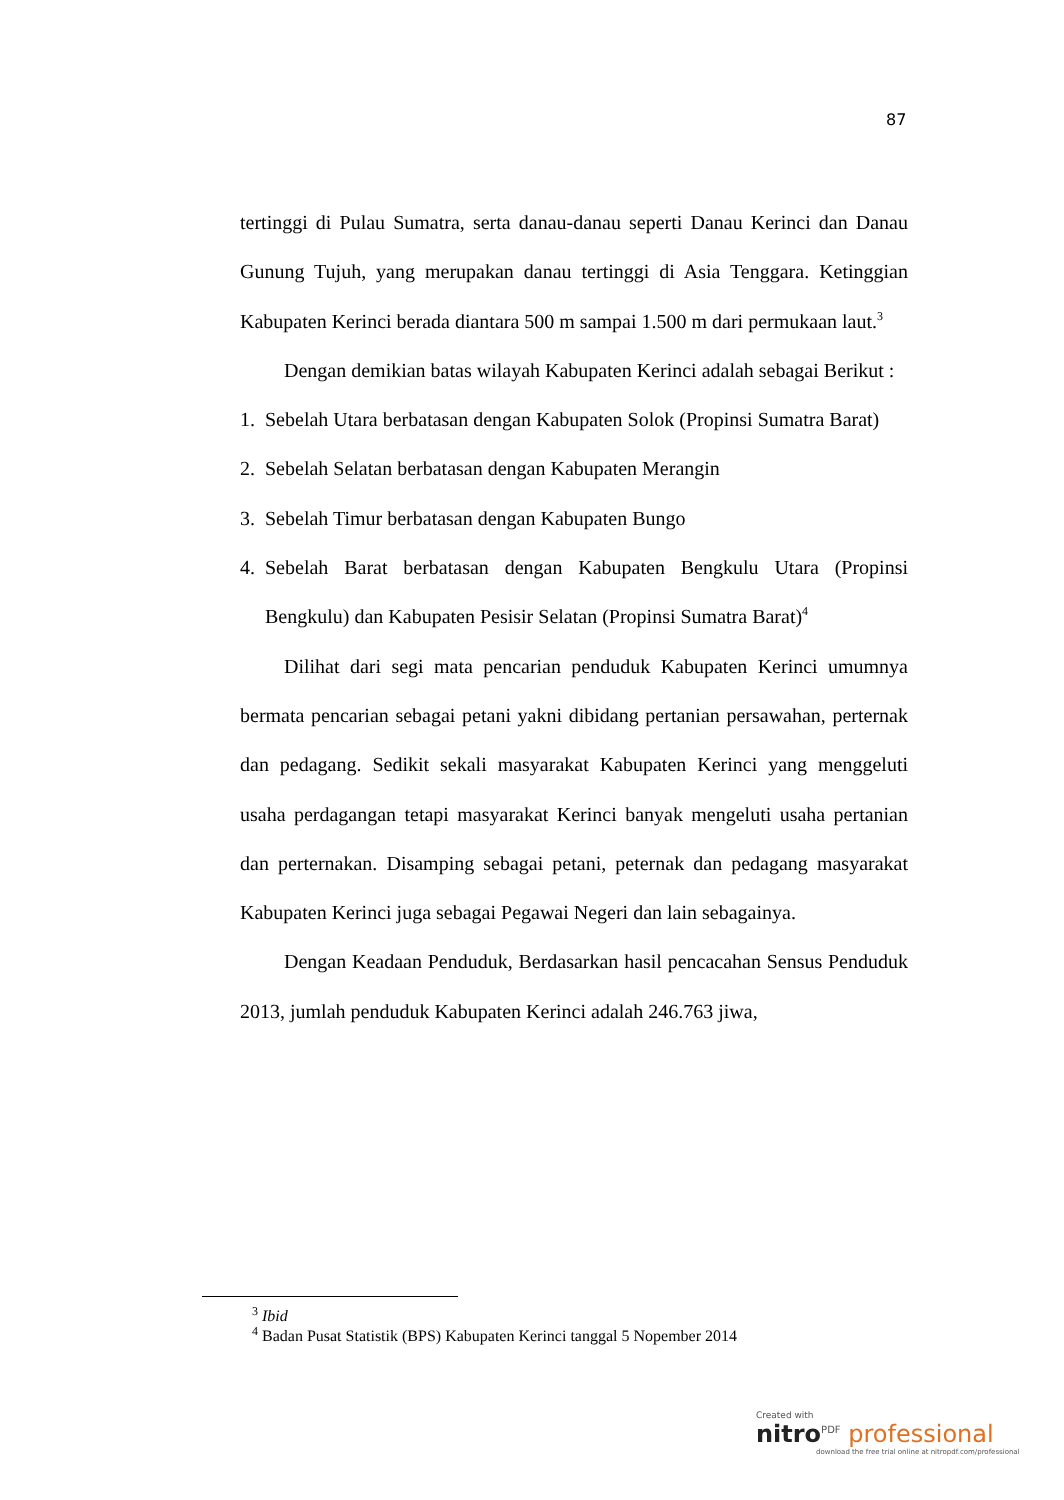87
tertinggi di Pulau Sumatra, serta danau-danau seperti Danau Kerinci dan Danau Gunung Tujuh, yang merupakan danau tertinggi di Asia Tenggara. Ketinggian Kabupaten Kerinci berada diantara 500 m sampai 1.500 m dari permukaan laut.<sup>3</sup>
Dengan demikian batas wilayah Kabupaten Kerinci adalah sebagai Berikut :
1. Sebelah Utara berbatasan dengan Kabupaten Solok (Propinsi Sumatra Barat)
2. Sebelah Selatan berbatasan dengan Kabupaten Merangin
3. Sebelah Timur berbatasan dengan Kabupaten Bungo
4. Sebelah Barat berbatasan dengan Kabupaten Bengkulu Utara (Propinsi Bengkulu) dan Kabupaten Pesisir Selatan (Propinsi Sumatra Barat)<sup>4</sup>
Dilihat dari segi mata pencarian penduduk Kabupaten Kerinci umumnya bermata pencarian sebagai petani yakni dibidang pertanian persawahan, perternak dan pedagang. Sedikit sekali masyarakat Kabupaten Kerinci yang menggeluti usaha perdagangan tetapi masyarakat Kerinci banyak mengeluti usaha pertanian dan perternakan. Disamping sebagai petani, peternak dan pedagang masyarakat Kabupaten Kerinci juga sebagai Pegawai Negeri dan lain sebagainya.
Dengan Keadaan Penduduk, Berdasarkan hasil pencacahan Sensus Penduduk 2013, jumlah penduduk Kabupaten Kerinci adalah 246.763 jiwa,
<sup>3</sup> Ibid
<sup>4</sup> Badan Pusat Statistik (BPS) Kabupaten Kerinci tanggal 5 Nopember 2014
Created with
nitro<sup>PDF</sup> professional
download the free trial online at nitropdf.com/professional